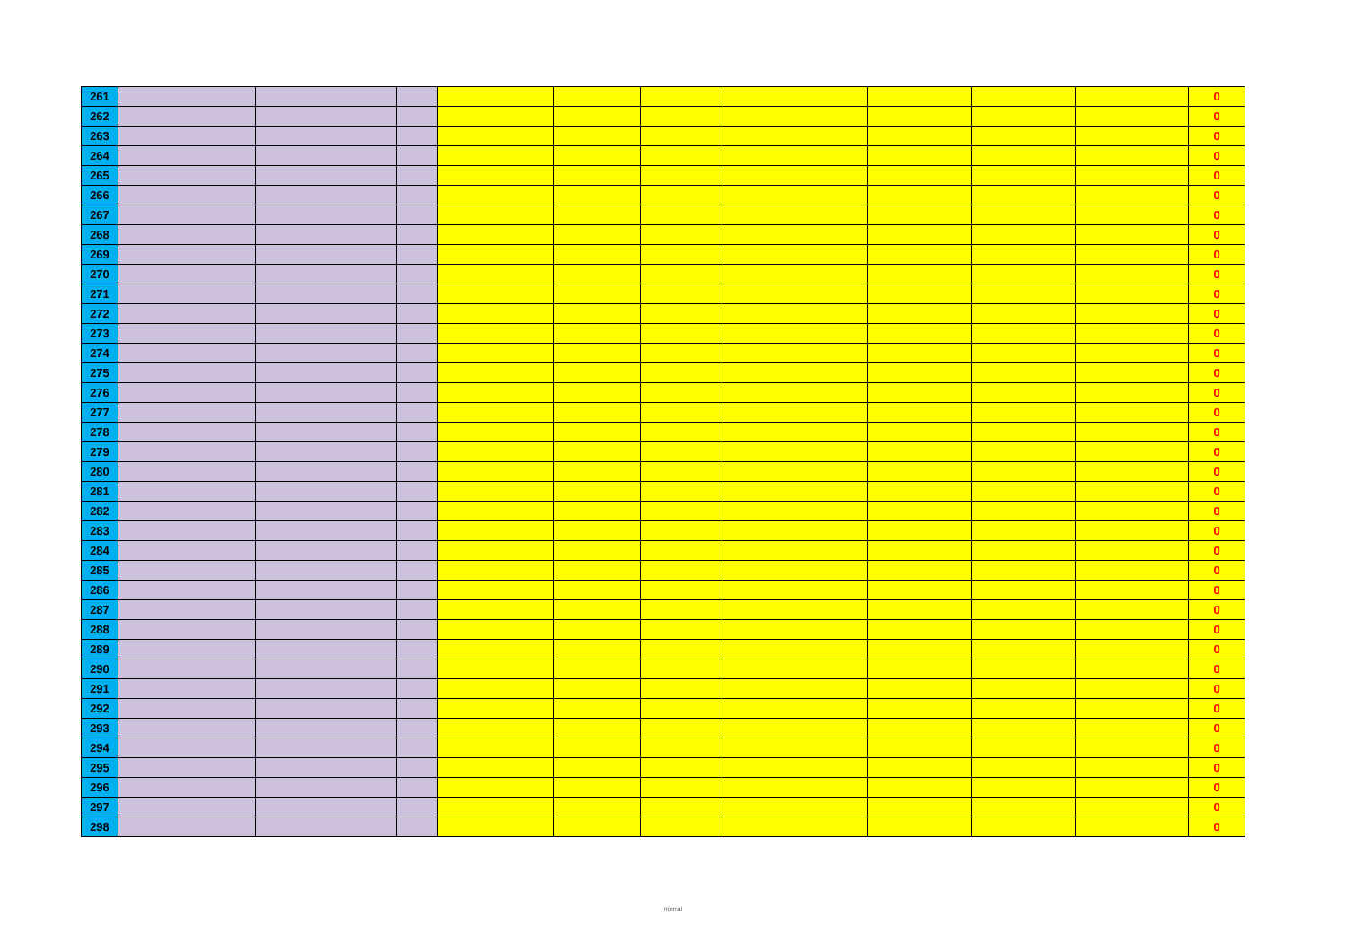| 261 | | | | | | | | | | | 0 |
| 262 | | | | | | | | | | | 0 |
| 263 | | | | | | | | | | | 0 |
| 264 | | | | | | | | | | | 0 |
| 265 | | | | | | | | | | | 0 |
| 266 | | | | | | | | | | | 0 |
| 267 | | | | | | | | | | | 0 |
| 268 | | | | | | | | | | | 0 |
| 269 | | | | | | | | | | | 0 |
| 270 | | | | | | | | | | | 0 |
| 271 | | | | | | | | | | | 0 |
| 272 | | | | | | | | | | | 0 |
| 273 | | | | | | | | | | | 0 |
| 274 | | | | | | | | | | | 0 |
| 275 | | | | | | | | | | | 0 |
| 276 | | | | | | | | | | | 0 |
| 277 | | | | | | | | | | | 0 |
| 278 | | | | | | | | | | | 0 |
| 279 | | | | | | | | | | | 0 |
| 280 | | | | | | | | | | | 0 |
| 281 | | | | | | | | | | | 0 |
| 282 | | | | | | | | | | | 0 |
| 283 | | | | | | | | | | | 0 |
| 284 | | | | | | | | | | | 0 |
| 285 | | | | | | | | | | | 0 |
| 286 | | | | | | | | | | | 0 |
| 287 | | | | | | | | | | | 0 |
| 288 | | | | | | | | | | | 0 |
| 289 | | | | | | | | | | | 0 |
| 290 | | | | | | | | | | | 0 |
| 291 | | | | | | | | | | | 0 |
| 292 | | | | | | | | | | | 0 |
| 293 | | | | | | | | | | | 0 |
| 294 | | | | | | | | | | | 0 |
| 295 | | | | | | | | | | | 0 |
| 296 | | | | | | | | | | | 0 |
| 297 | | | | | | | | | | | 0 |
| 298 | | | | | | | | | | | 0 |
Internal